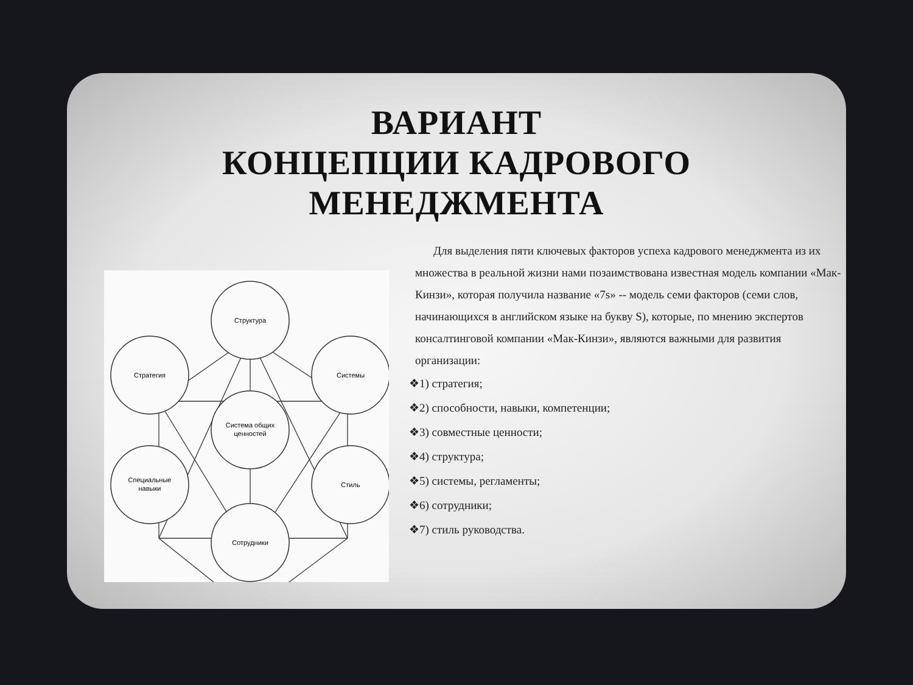ВАРИАНТ
КОНЦЕПЦИИ КАДРОВОГО
МЕНЕДЖМЕНТА
Структура
Стратегия
Системы
Система общих
ценностей
Специальные
навыки
Стиль
Сотрудники
Для выделения пяти ключевых факторов успеха кадрового менеджмента из их множества в реальной жизни нами позаимствована известная модель компании «Мак-Кинзи», которая получила название «7s» -- модель семи факторов (семи слов, начинающихся в английском языке на букву S), которые, по мнению экспертов консалтинговой компании «Мак-Кинзи», являются важными для развития организации:
❖1) стратегия;
❖2) способности, навыки, компетенции;
❖3) совместные ценности;
❖4) структура;
❖5) системы, регламенты;
❖6) сотрудники;
❖7) стиль руководства.